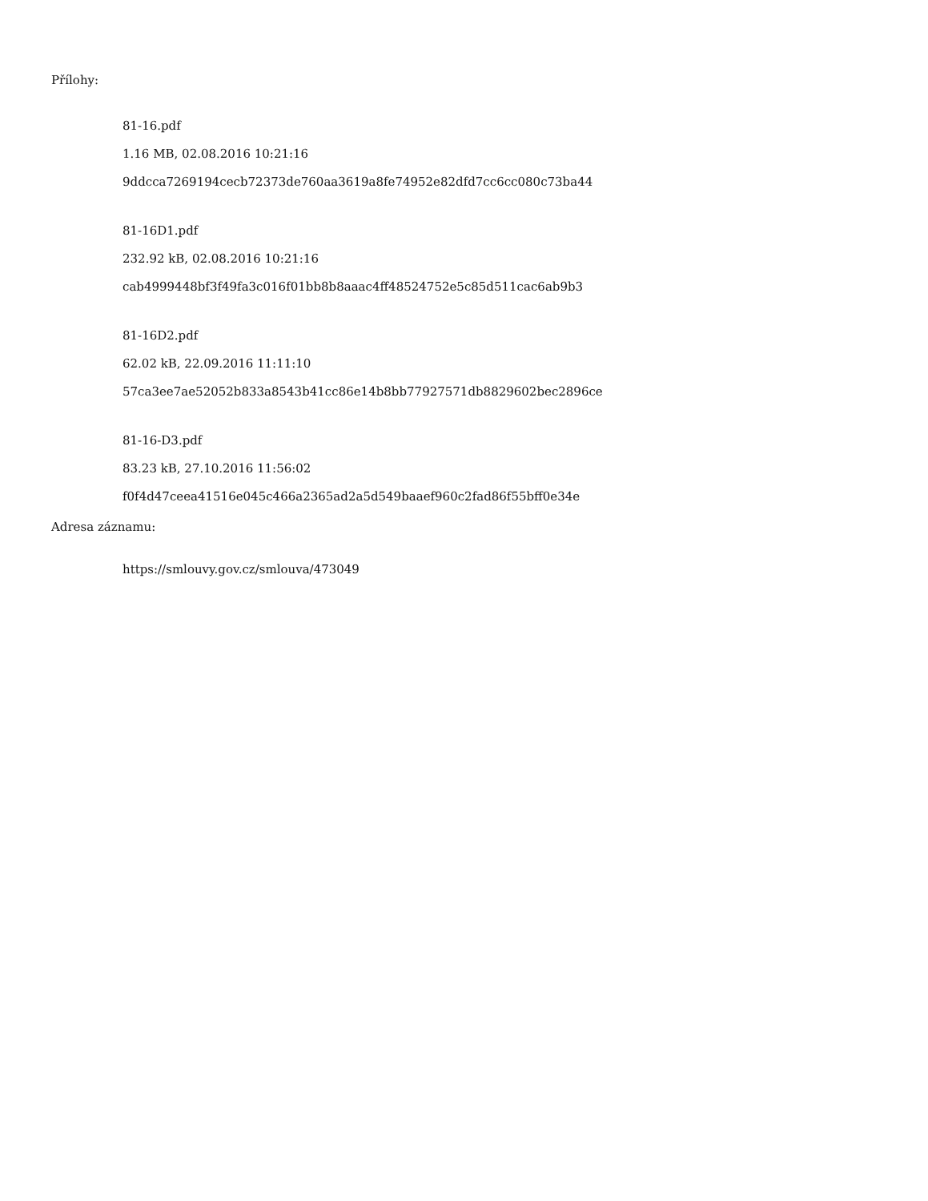Přílohy:
81-16.pdf
1.16 MB, 02.08.2016 10:21:16
9ddcca7269194cecb72373de760aa3619a8fe74952e82dfd7cc6cc080c73ba44
81-16D1.pdf
232.92 kB, 02.08.2016 10:21:16
cab4999448bf3f49fa3c016f01bb8b8aaac4ff48524752e5c85d511cac6ab9b3
81-16D2.pdf
62.02 kB, 22.09.2016 11:11:10
57ca3ee7ae52052b833a8543b41cc86e14b8bb77927571db8829602bec2896ce
81-16-D3.pdf
83.23 kB, 27.10.2016 11:56:02
f0f4d47ceea41516e045c466a2365ad2a5d549baaef960c2fad86f55bff0e34e
Adresa záznamu:
https://smlouvy.gov.cz/smlouva/473049